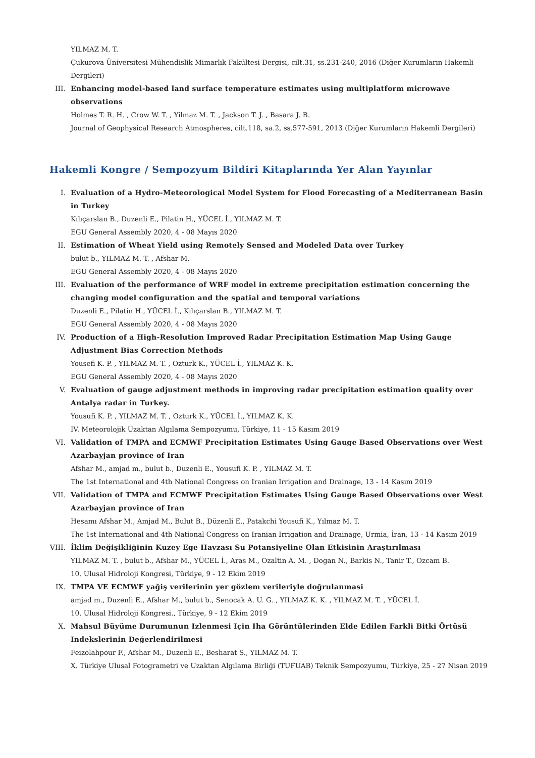YILMAZ M. T.
Çukurova Üniversitesi Mühendislik Mimarlık Fakültesi Dergisi, cilt.31, ss.231-240, 2016 (Diğer Kurumların Hakemli Dergileri)
III. Enhancing model-based land surface temperature estimates using multiplatform microwave observations
Holmes T. R. H. , Crow W. T. , Yilmaz M. T. , Jackson T. J. , Basara J. B.
Journal of Geophysical Research Atmospheres, cilt.118, sa.2, ss.577-591, 2013 (Diğer Kurumların Hakemli Dergileri)
Hakemli Kongre / Sempozyum Bildiri Kitaplarında Yer Alan Yayınlar
I. Evaluation of a Hydro-Meteorological Model System for Flood Forecasting of a Mediterranean Basin in Turkey
Kılıçarslan B., Duzenli E., Pilatin H., YÜCEL İ., YILMAZ M. T.
EGU General Assembly 2020, 4 - 08 Mayıs 2020
II. Estimation of Wheat Yield using Remotely Sensed and Modeled Data over Turkey
bulut b., YILMAZ M. T. , Afshar M.
EGU General Assembly 2020, 4 - 08 Mayıs 2020
III. Evaluation of the performance of WRF model in extreme precipitation estimation concerning the changing model configuration and the spatial and temporal variations
Duzenli E., Pilatin H., YÜCEL İ., Kılıçarslan B., YILMAZ M. T.
EGU General Assembly 2020, 4 - 08 Mayıs 2020
IV. Production of a High-Resolution Improved Radar Precipitation Estimation Map Using Gauge Adjustment Bias Correction Methods
Yousefi K. P. , YILMAZ M. T. , Ozturk K., YÜCEL İ., YILMAZ K. K.
EGU General Assembly 2020, 4 - 08 Mayıs 2020
V. Evaluation of gauge adjustment methods in improving radar precipitation estimation quality over Antalya radar in Turkey.
Yousufi K. P. , YILMAZ M. T. , Ozturk K., YÜCEL İ., YILMAZ K. K.
IV. Meteorolojik Uzaktan Algılama Sempozyumu, Türkiye, 11 - 15 Kasım 2019
VI. Validation of TMPA and ECMWF Precipitation Estimates Using Gauge Based Observations over West Azarbayjan province of Iran
Afshar M., amjad m., bulut b., Duzenli E., Yousufi K. P. , YILMAZ M. T.
The 1st International and 4th National Congress on Iranian Irrigation and Drainage, 13 - 14 Kasım 2019
VII. Validation of TMPA and ECMWF Precipitation Estimates Using Gauge Based Observations over West Azarbayjan province of Iran
Hesamı Afshar M., Amjad M., Bulut B., Düzenli E., Patakchi Yousufi K., Yılmaz M. T.
The 1st International and 4th National Congress on Iranian Irrigation and Drainage, Urmia, İran, 13 - 14 Kasım 2019
VIII. İklim Değişikliğinin Kuzey Ege Havzası Su Potansiyeline Olan Etkisinin Araştırılması
YILMAZ M. T. , bulut b., Afshar M., YÜCEL İ., Aras M., Ozaltin A. M. , Dogan N., Barkis N., Tanir T., Ozcam B.
10. Ulusal Hidroloji Kongresi, Türkiye, 9 - 12 Ekim 2019
IX. TMPA VE ECMWF yağiş verilerinin yer gözlem verileriyle doğrulanmasi
amjad m., Duzenli E., Afshar M., bulut b., Senocak A. U. G. , YILMAZ K. K. , YILMAZ M. T. , YÜCEL İ.
10. Ulusal Hidroloji Kongresi., Türkiye, 9 - 12 Ekim 2019
X. Mahsul Büyüme Durumunun Izlenmesi Için Iha Görüntülerinden Elde Edilen Farkli Bitki Örtüsü Indekslerinin Değerlendirilmesi
Feizolahpour F., Afshar M., Duzenli E., Besharat S., YILMAZ M. T.
X. Türkiye Ulusal Fotogrametri ve Uzaktan Algılama Birliği (TUFUAB) Teknik Sempozyumu, Türkiye, 25 - 27 Nisan 2019